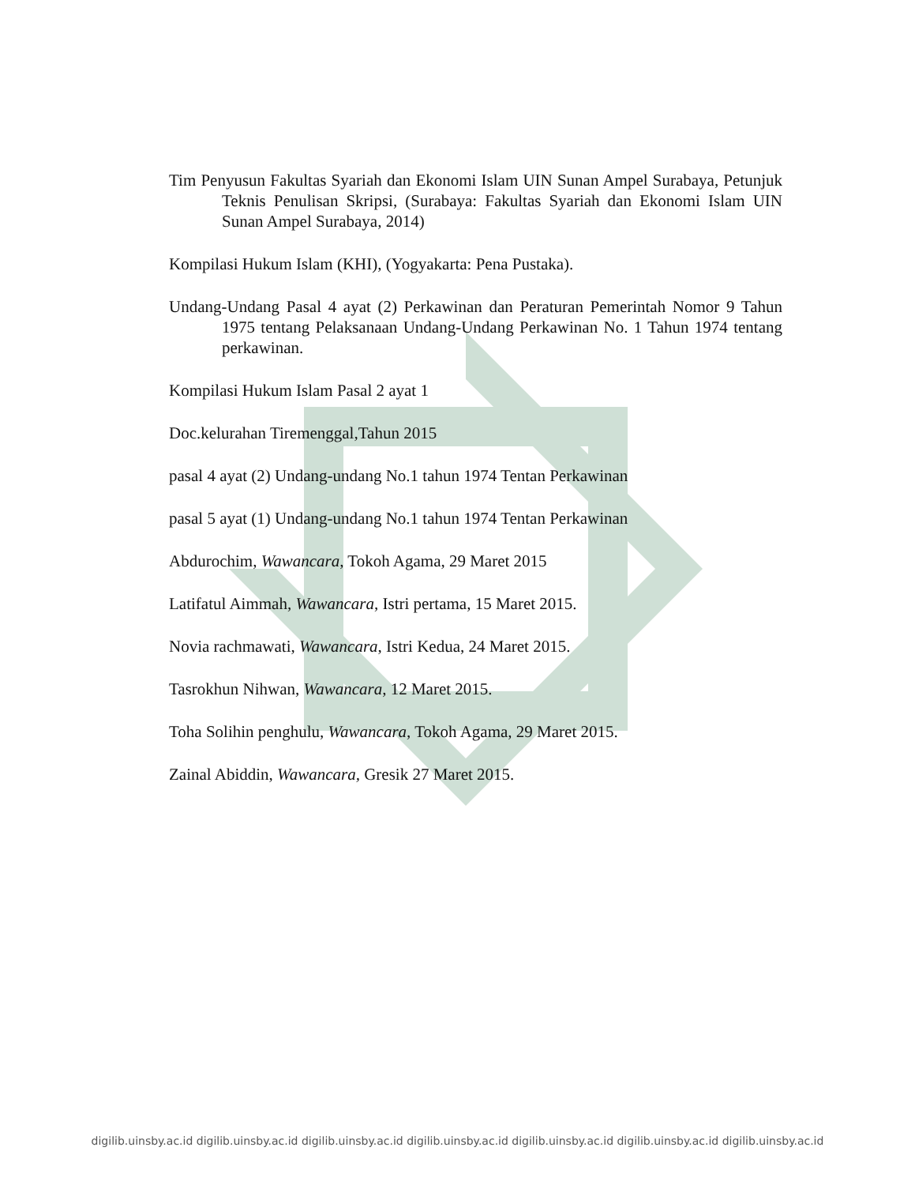Tim Penyusun Fakultas Syariah dan Ekonomi Islam UIN Sunan Ampel Surabaya, Petunjuk Teknis Penulisan Skripsi, (Surabaya: Fakultas Syariah dan Ekonomi Islam UIN Sunan Ampel Surabaya, 2014)
Kompilasi Hukum Islam (KHI), (Yogyakarta: Pena Pustaka).
Undang-Undang Pasal 4 ayat (2) Perkawinan dan Peraturan Pemerintah Nomor 9 Tahun 1975 tentang Pelaksanaan Undang-Undang Perkawinan No. 1 Tahun 1974 tentang perkawinan.
Kompilasi Hukum Islam Pasal 2 ayat 1
Doc.kelurahan Tiremenggal,Tahun 2015
pasal 4 ayat (2) Undang-undang No.1 tahun 1974 Tentan Perkawinan
pasal 5 ayat (1) Undang-undang No.1 tahun 1974 Tentan Perkawinan
Abdurochim, Wawancara, Tokoh Agama, 29 Maret 2015
Latifatul Aimmah, Wawancara, Istri pertama, 15 Maret 2015.
Novia rachmawati, Wawancara, Istri Kedua, 24 Maret 2015.
Tasrokhun Nihwan, Wawancara, 12 Maret 2015.
Toha Solihin penghulu, Wawancara, Tokoh Agama, 29 Maret 2015.
Zainal Abiddin, Wawancara, Gresik 27 Maret 2015.
digilib.uinsby.ac.id digilib.uinsby.ac.id digilib.uinsby.ac.id digilib.uinsby.ac.id digilib.uinsby.ac.id digilib.uinsby.ac.id digilib.uinsby.ac.id